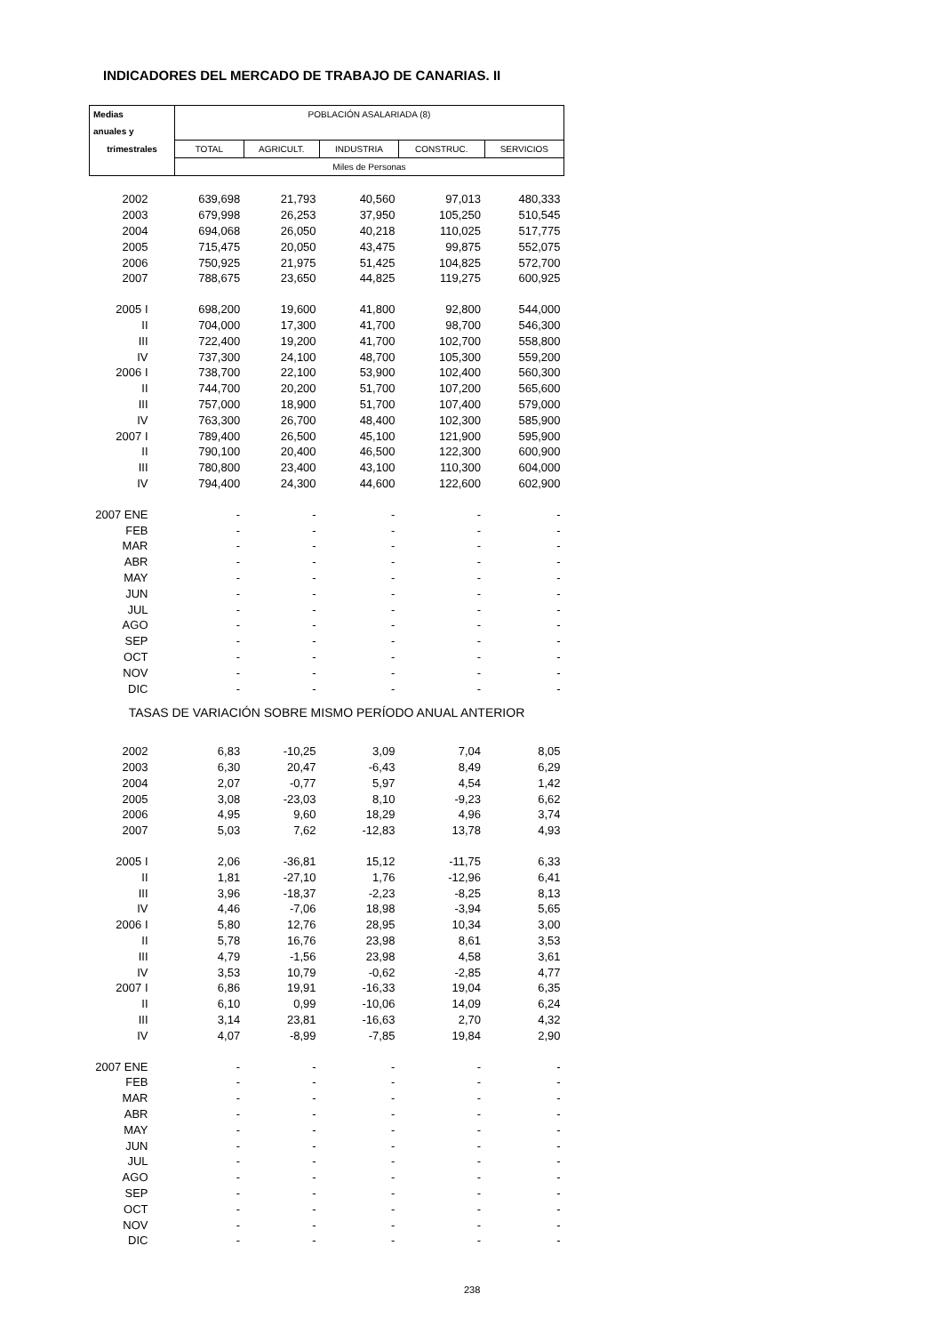INDICADORES DEL MERCADO DE TRABAJO DE CANARIAS. II
| Medias | POBLACIÓN ASALARIADA (8) | | | | |
| --- | --- | --- | --- | --- | --- |
| anuales y | | | | | |
| trimestrales | TOTAL | AGRICULT. | INDUSTRIA | CONSTRUC. | SERVICIOS |
| | Miles de Personas | | | | |
| 2002 | 639,698 | 21,793 | 40,560 | 97,013 | 480,333 |
| 2003 | 679,998 | 26,253 | 37,950 | 105,250 | 510,545 |
| 2004 | 694,068 | 26,050 | 40,218 | 110,025 | 517,775 |
| 2005 | 715,475 | 20,050 | 43,475 | 99,875 | 552,075 |
| 2006 | 750,925 | 21,975 | 51,425 | 104,825 | 572,700 |
| 2007 | 788,675 | 23,650 | 44,825 | 119,275 | 600,925 |
| 2005 I | 698,200 | 19,600 | 41,800 | 92,800 | 544,000 |
| II | 704,000 | 17,300 | 41,700 | 98,700 | 546,300 |
| III | 722,400 | 19,200 | 41,700 | 102,700 | 558,800 |
| IV | 737,300 | 24,100 | 48,700 | 105,300 | 559,200 |
| 2006 I | 738,700 | 22,100 | 53,900 | 102,400 | 560,300 |
| II | 744,700 | 20,200 | 51,700 | 107,200 | 565,600 |
| III | 757,000 | 18,900 | 51,700 | 107,400 | 579,000 |
| IV | 763,300 | 26,700 | 48,400 | 102,300 | 585,900 |
| 2007 I | 789,400 | 26,500 | 45,100 | 121,900 | 595,900 |
| II | 790,100 | 20,400 | 46,500 | 122,300 | 600,900 |
| III | 780,800 | 23,400 | 43,100 | 110,300 | 604,000 |
| IV | 794,400 | 24,300 | 44,600 | 122,600 | 602,900 |
| 2007 ENE | - | - | - | - | - |
| FEB | - | - | - | - | - |
| MAR | - | - | - | - | - |
| ABR | - | - | - | - | - |
| MAY | - | - | - | - | - |
| JUN | - | - | - | - | - |
| JUL | - | - | - | - | - |
| AGO | - | - | - | - | - |
| SEP | - | - | - | - | - |
| OCT | - | - | - | - | - |
| NOV | - | - | - | - | - |
| DIC | - | - | - | - | - |
| TASAS DE VARIACIÓN SOBRE MISMO PERÍODO ANUAL ANTERIOR | | | | | |
| 2002 | 6,83 | -10,25 | 3,09 | 7,04 | 8,05 |
| 2003 | 6,30 | 20,47 | -6,43 | 8,49 | 6,29 |
| 2004 | 2,07 | -0,77 | 5,97 | 4,54 | 1,42 |
| 2005 | 3,08 | -23,03 | 8,10 | -9,23 | 6,62 |
| 2006 | 4,95 | 9,60 | 18,29 | 4,96 | 3,74 |
| 2007 | 5,03 | 7,62 | -12,83 | 13,78 | 4,93 |
| 2005 I | 2,06 | -36,81 | 15,12 | -11,75 | 6,33 |
| II | 1,81 | -27,10 | 1,76 | -12,96 | 6,41 |
| III | 3,96 | -18,37 | -2,23 | -8,25 | 8,13 |
| IV | 4,46 | -7,06 | 18,98 | -3,94 | 5,65 |
| 2006 I | 5,80 | 12,76 | 28,95 | 10,34 | 3,00 |
| II | 5,78 | 16,76 | 23,98 | 8,61 | 3,53 |
| III | 4,79 | -1,56 | 23,98 | 4,58 | 3,61 |
| IV | 3,53 | 10,79 | -0,62 | -2,85 | 4,77 |
| 2007 I | 6,86 | 19,91 | -16,33 | 19,04 | 6,35 |
| II | 6,10 | 0,99 | -10,06 | 14,09 | 6,24 |
| III | 3,14 | 23,81 | -16,63 | 2,70 | 4,32 |
| IV | 4,07 | -8,99 | -7,85 | 19,84 | 2,90 |
| 2007 ENE | - | - | - | - | - |
| FEB | - | - | - | - | - |
| MAR | - | - | - | - | - |
| ABR | - | - | - | - | - |
| MAY | - | - | - | - | - |
| JUN | - | - | - | - | - |
| JUL | - | - | - | - | - |
| AGO | - | - | - | - | - |
| SEP | - | - | - | - | - |
| OCT | - | - | - | - | - |
| NOV | - | - | - | - | - |
| DIC | - | - | - | - | - |
238